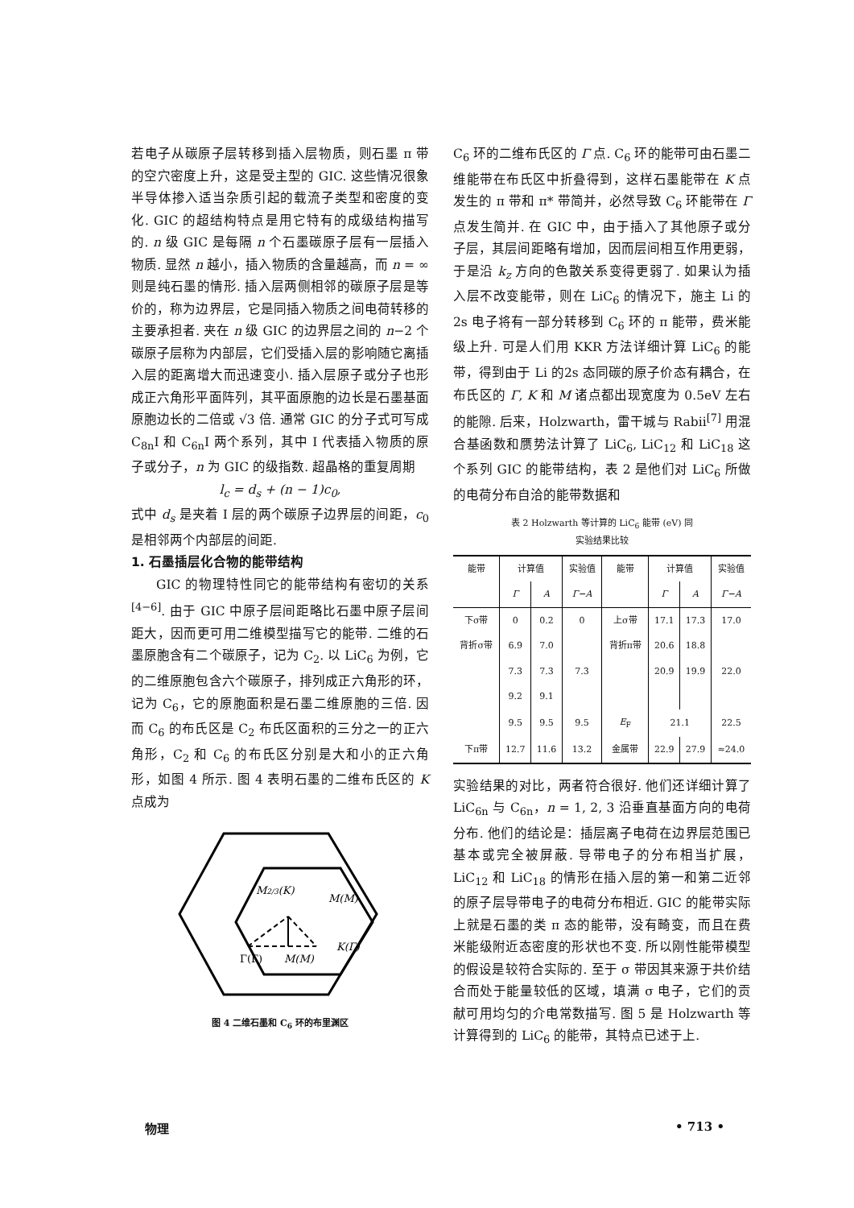若电子从碳原子层转移到插入层物质，则石墨 π 带的空穴密度上升，这是受主型的 GIC. 这些情况很象半导体掺入适当杂质引起的载流子类型和密度的变化. GIC 的超结构特点是用它特有的成级结构描写的. n 级 GIC 是每隔 n 个石墨碳原子层有一层插入物质. 显然 n 越小，插入物质的含量越高，而 n = ∞ 则是纯石墨的情形. 插入层两侧相邻的碳原子层是等价的，称为边界层，它是同插入物质之间电荷转移的主要承担者. 夹在 n 级 GIC 的边界层之间的 n−2 个碳原子层称为内部层，它们受插入层的影响随它离插入层的距离增大而迅速变小. 插入层原子或分子也形成正六角形平面阵列，其平面原胞的边长是石墨基面原胞边长的二倍或 √3 倍. 通常 GIC 的分子式可写成 C<sub>8n</sub>I 和 C<sub>6n</sub>I 两个系列，其中 I 代表插入物质的原子或分子，n 为 GIC 的级指数. 超晶格的重复周期
l<sub>c</sub> = d<sub>s</sub> + (n − 1)c<sub>0</sub>,
式中 d<sub>s</sub> 是夹着 I 层的两个碳原子边界层的间距，c<sub>0</sub> 是相邻两个内部层的间距.
1. 石墨插层化合物的能带结构
GIC 的物理特性同它的能带结构有密切的关系<sup>[4−6]</sup>. 由于 GIC 中原子层间距略比石墨中原子层间距大，因而更可用二维模型描写它的能带. 二维的石墨原胞含有二个碳原子，记为 C<sub>2</sub>. 以 LiC<sub>6</sub> 为例，它的二维原胞包含六个碳原子，排列成正六角形的环，记为 C<sub>6</sub>，它的原胞面积是石墨二维原胞的三倍. 因而 C<sub>6</sub> 的布氏区是 C<sub>2</sub> 布氏区面积的三分之一的正六角形，C<sub>2</sub> 和 C<sub>6</sub> 的布氏区分别是大和小的正六角形，如图 4 所示. 图 4 表明石墨的二维布氏区的 K 点成为
M2/3(K)
M(M)
Γ(Γ)
M(M)
K(Γ)
图 4 二维石墨和 C<sub>6</sub> 环的布里渊区
C<sub>6</sub> 环的二维布氏区的 Γ 点. C<sub>6</sub> 环的能带可由石墨二维能带在布氏区中折叠得到，这样石墨能带在 K 点发生的 π 带和 π* 带简并，必然导致 C<sub>6</sub> 环能带在 Γ 点发生简并. 在 GIC 中，由于插入了其他原子或分子层，其层间距略有增加，因而层间相互作用更弱，于是沿 k<sub>z</sub> 方向的色散关系变得更弱了. 如果认为插入层不改变能带，则在 LiC<sub>6</sub> 的情况下，施主 Li 的 2s 电子将有一部分转移到 C<sub>6</sub> 环的 π 能带，费米能级上升. 可是人们用 KKR 方法详细计算 LiC<sub>6</sub> 的能带，得到由于 Li 的2s 态同碳的原子价态有耦合，在布氏区的 Γ, K 和 M 诸点都出现宽度为 0.5eV 左右的能隙. 后来，Holzwarth，雷干城与 Rabii<sup>[7]</sup> 用混合基函数和赝势法计算了 LiC<sub>6</sub>, LiC<sub>12</sub> 和 LiC<sub>18</sub> 这个系列 GIC 的能带结构，表 2 是他们对 LiC<sub>6</sub> 所做的电荷分布自洽的能带数据和
表 2 Holzwarth 等计算的 LiC<sub>6</sub> 能带 (eV) 同
实验结果比较
| 能带 | 计算值 | | 实验值 | 能带 | 计算值 | | 实验值 |
| --- | --- | --- | --- | --- | --- | --- | --- |
| | Γ | A | Γ−A | | Γ | A | Γ−A |
| 下σ带 | 0 | 0.2 | 0 | 上σ带 | 17.1 | 17.3 | 17.0 |
| 背折σ带 | 6.9 | 7.0 | | 背折π带 | 20.6 | 18.8 | |
| | 7.3 | 7.3 | 7.3 | | 20.9 | 19.9 | 22.0 |
| | 9.2 | 9.1 | | | | | |
| | 9.5 | 9.5 | 9.5 | E<sub>F</sub> | 21.1 | | 22.5 |
| 下π带 | 12.7 | 11.6 | 13.2 | 金属带 | 22.9 | 27.9 | ≈24.0 |
实验结果的对比，两者符合很好. 他们还详细计算了 LiC<sub>6n</sub> 与 C<sub>6n</sub>，n = 1, 2, 3 沿垂直基面方向的电荷分布. 他们的结论是：插层离子电荷在边界层范围已基本或完全被屏蔽. 导带电子的分布相当扩展，LiC<sub>12</sub> 和 LiC<sub>18</sub> 的情形在插入层的第一和第二近邻的原子层导带电子的电荷分布相近. GIC 的能带实际上就是石墨的类 π 态的能带，没有畸变，而且在费米能级附近态密度的形状也不变. 所以刚性能带模型的假设是较符合实际的. 至于 σ 带因其来源于共价结合而处于能量较低的区域，填满 σ 电子，它们的贡献可用均匀的介电常数描写. 图 5 是 Holzwarth 等计算得到的 LiC<sub>6</sub> 的能带，其特点已述于上.
物理 • 713 •